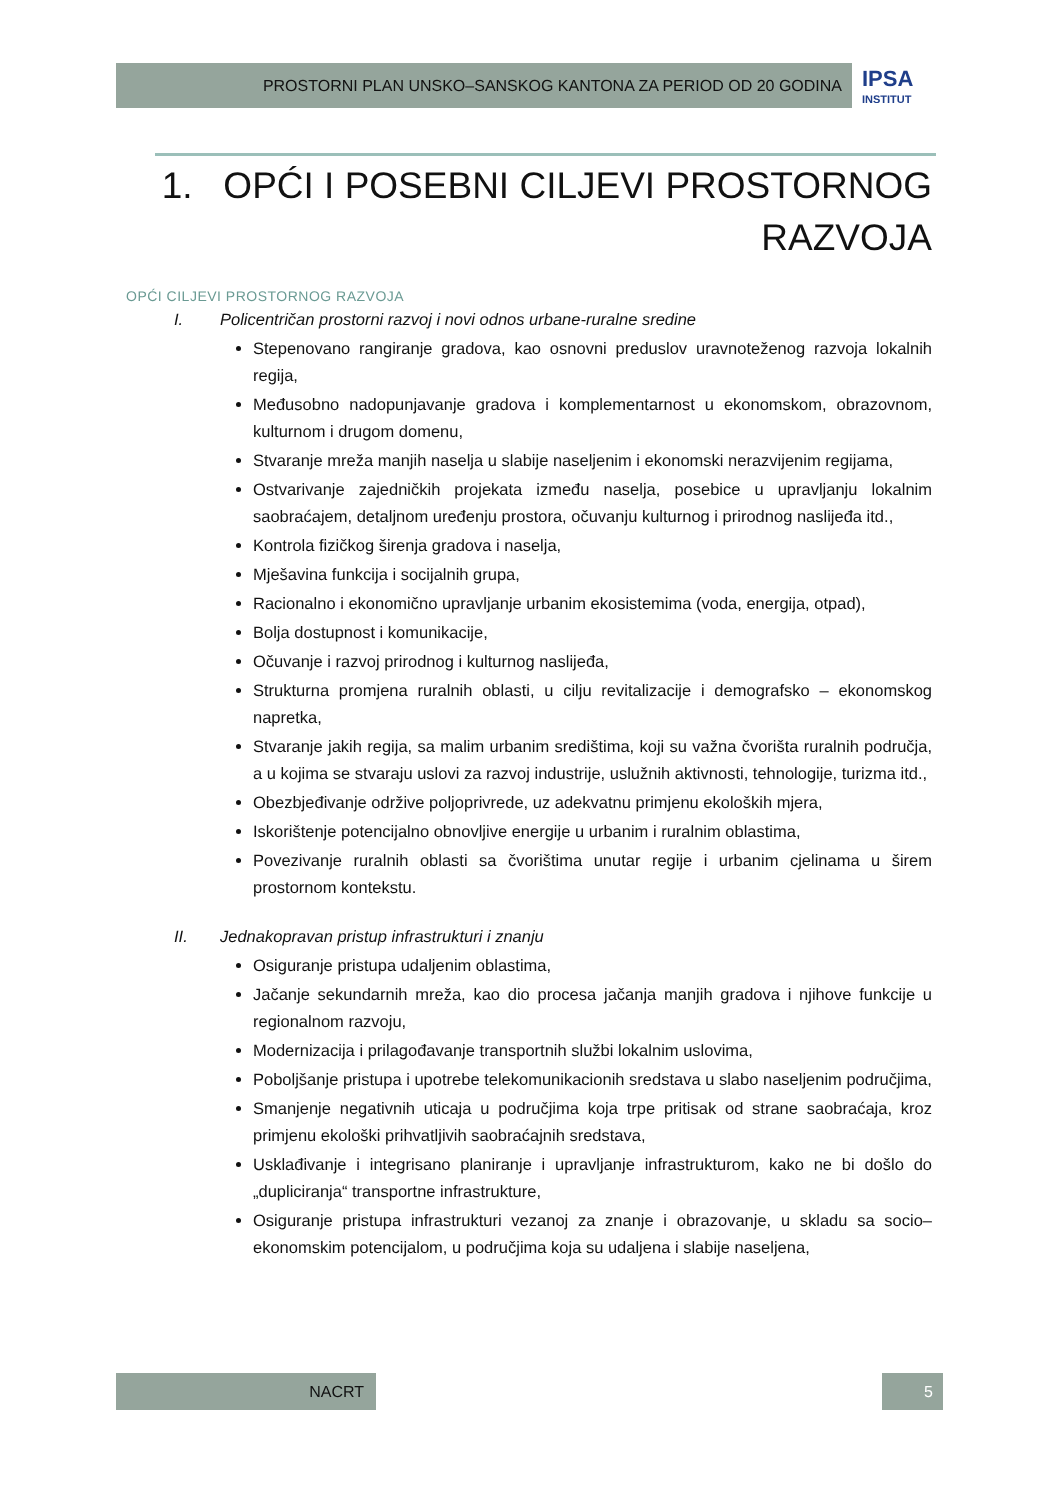PROSTORNI PLAN UNSKO–SANSKOG KANTONA ZA PERIOD OD 20 GODINA IPSA
INSTITUT
1. OPĆI I POSEBNI CILJEVI PROSTORNOG RAZVOJA
OPĆI CILJEVI PROSTORNOG RAZVOJA
I. Policentričan prostorni razvoj i novi odnos urbane-ruralne sredine
Stepenovano rangiranje gradova, kao osnovni preduslov uravnoteženog razvoja lokalnih regija,
Međusobno nadopunjavanje gradova i komplementarnost u ekonomskom, obrazovnom, kulturnom i drugom domenu,
Stvaranje mreža manjih naselja u slabije naseljenim i ekonomski nerazvijenim regijama,
Ostvarivanje zajedničkih projekata između naselja, posebice u upravljanju lokalnim saobraćajem, detaljnom uređenju prostora, očuvanju kulturnog i prirodnog naslijeđa itd.,
Kontrola fizičkog širenja gradova i naselja,
Mješavina funkcija i socijalnih grupa,
Racionalno i ekonomično upravljanje urbanim ekosistemima (voda, energija, otpad),
Bolja dostupnost i komunikacije,
Očuvanje i razvoj prirodnog i kulturnog naslijeđa,
Strukturna promjena ruralnih oblasti, u cilju revitalizacije i demografsko – ekonomskog napretka,
Stvaranje jakih regija, sa malim urbanim središtima, koji su važna čvorišta ruralnih područja, a u kojima se stvaraju uslovi za razvoj industrije, uslužnih aktivnosti, tehnologije, turizma itd.,
Obezbjeđivanje održive poljoprivrede, uz adekvatnu primjenu ekoloških mjera,
Iskorištenje potencijalno obnovljive energije u urbanim i ruralnim oblastima,
Povezivanje ruralnih oblasti sa čvorištima unutar regije i urbanim cjelinama u širem prostornom kontekstu.
II. Jednakopravan pristup infrastrukturi i znanju
Osiguranje pristupa udaljenim oblastima,
Jačanje sekundarnih mreža, kao dio procesa jačanja manjih gradova i njihove funkcije u regionalnom razvoju,
Modernizacija i prilagođavanje transportnih službi lokalnim uslovima,
Poboljšanje pristupa i upotrebe telekomunikacionih sredstava u slabo naseljenim područjima,
Smanjenje negativnih uticaja u područjima koja trpe pritisak od strane saobraćaja, kroz primjenu ekološki prihvatljivih saobraćajnih sredstava,
Usklađivanje i integrisano planiranje i upravljanje infrastrukturom, kako ne bi došlo do „dupliciranja“ transportne infrastrukture,
Osiguranje pristupa infrastrukturi vezanoj za znanje i obrazovanje, u skladu sa socio–ekonomskim potencijalom, u područjima koja su udaljena i slabije naseljena,
NACRT 5